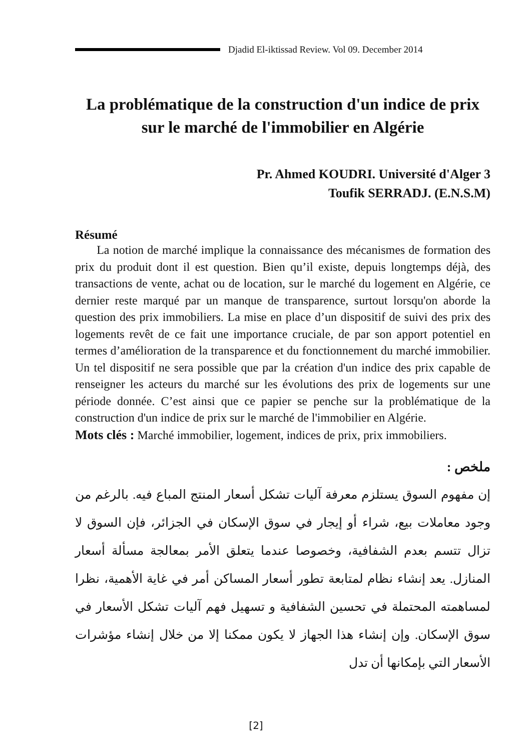Djadid El-iktissad Review. Vol 09. December 2014
La problématique de la construction d'un indice de prix sur le marché de l'immobilier en Algérie
Pr. Ahmed KOUDRI. Université d'Alger 3
Toufik SERRADJ. (E.N.S.M)
Résumé
La notion de marché implique la connaissance des mécanismes de formation des prix du produit dont il est question. Bien qu’il existe, depuis longtemps déjà, des transactions de vente, achat ou de location, sur le marché du logement en Algérie, ce dernier reste marqué par un manque de transparence, surtout lorsqu'on aborde la question des prix immobiliers. La mise en place d’un dispositif de suivi des prix des logements revêt de ce fait une importance cruciale, de par son apport potentiel en termes d’amélioration de la transparence et du fonctionnement du marché immobilier. Un tel dispositif ne sera possible que par la création d'un indice des prix capable de renseigner les acteurs du marché sur les évolutions des prix de logements sur une période donnée. C’est ainsi que ce papier se penche sur la problématique de la construction d'un indice de prix sur le marché de l'immobilier en Algérie.
Mots clés : Marché immobilier, logement, indices de prix, prix immobiliers.
ملخص :
إن مفهوم السوق يستلزم معرفة آليات تشكل أسعار المنتج المباع فيه. بالرغم من وجود معاملات بيع، شراء أو إيجار في سوق الإسكان في الجزائر، فإن السوق لا تزال تتسم بعدم الشفافية، وخصوصا عندما يتعلق الأمر بمعالجة مسألة أسعار المنازل. يعد إنشاء نظام لمتابعة تطور أسعار المساكن أمر في غاية الأهمية، نظرا لمساهمته المحتملة في تحسين الشفافية و تسهيل فهم آليات تشكل الأسعار في سوق الإسكان. وإن إنشاء هذا الجهاز لا يكون ممكنا إلا من خلال إنشاء مؤشرات الأسعار التي بإمكانها أن تدل
[2]